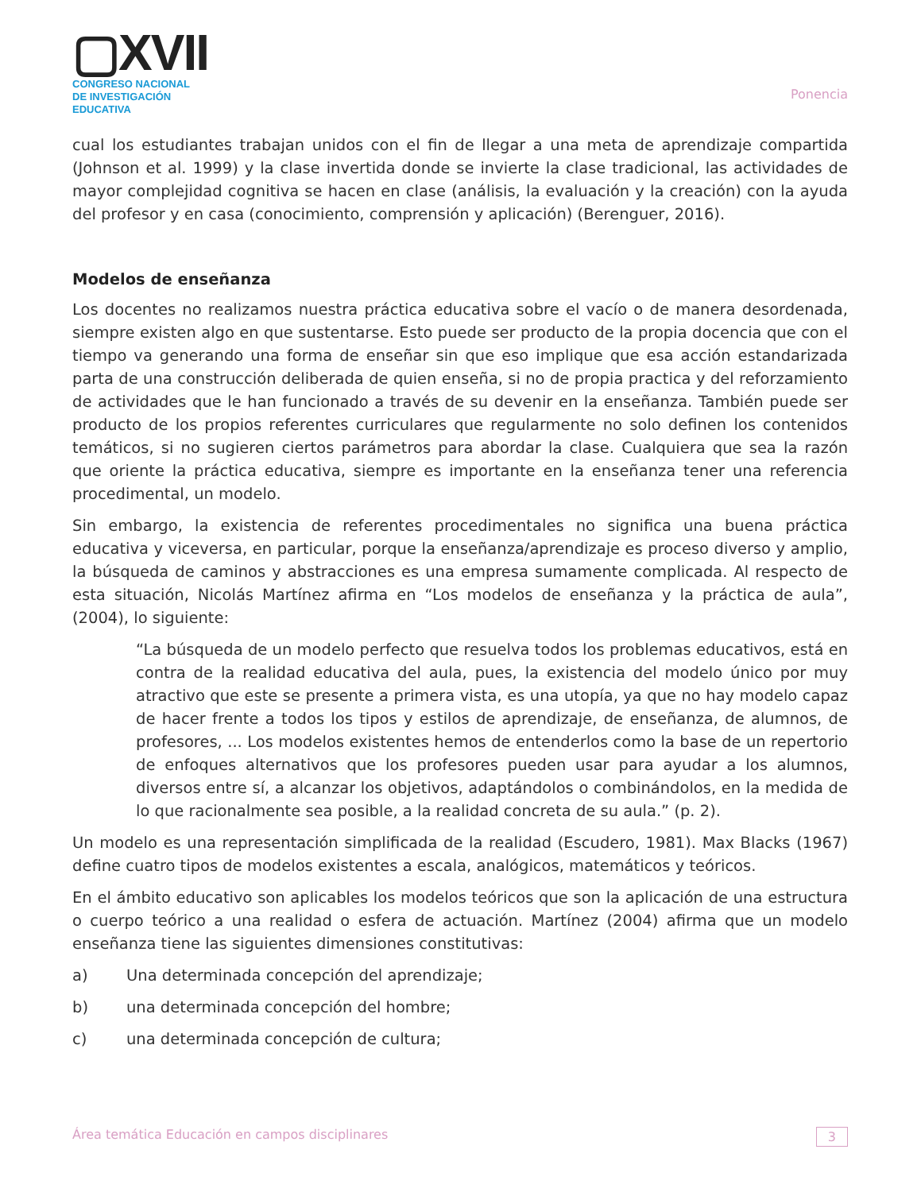▢XVII
CONGRESO NACIONAL DE INVESTIGACIÓN EDUCATIVA
Ponencia
cual los estudiantes trabajan unidos con el fin de llegar a una meta de aprendizaje compartida (Johnson et al. 1999) y la clase invertida donde se invierte la clase tradicional, las actividades de mayor complejidad cognitiva se hacen en clase (análisis, la evaluación y la creación) con la ayuda del profesor y en casa (conocimiento, comprensión y aplicación) (Berenguer, 2016).
Modelos de enseñanza
Los docentes no realizamos nuestra práctica educativa sobre el vacío o de manera desordenada, siempre existen algo en que sustentarse. Esto puede ser producto de la propia docencia que con el tiempo va generando una forma de enseñar sin que eso implique que esa acción estandarizada parta de una construcción deliberada de quien enseña, si no de propia practica y del reforzamiento de actividades que le han funcionado a través de su devenir en la enseñanza. También puede ser producto de los propios referentes curriculares que regularmente no solo definen los contenidos temáticos, si no sugieren ciertos parámetros para abordar la clase. Cualquiera que sea la razón que oriente la práctica educativa, siempre es importante en la enseñanza tener una referencia procedimental, un modelo.
Sin embargo, la existencia de referentes procedimentales no significa una buena práctica educativa y viceversa, en particular, porque la enseñanza/aprendizaje es proceso diverso y amplio, la búsqueda de caminos y abstracciones es una empresa sumamente complicada. Al respecto de esta situación, Nicolás Martínez afirma en “Los modelos de enseñanza y la práctica de aula”, (2004), lo siguiente:
“La búsqueda de un modelo perfecto que resuelva todos los problemas educativos, está en contra de la realidad educativa del aula, pues, la existencia del modelo único por muy atractivo que este se presente a primera vista, es una utopía, ya que no hay modelo capaz de hacer frente a todos los tipos y estilos de aprendizaje, de enseñanza, de alumnos, de profesores, ... Los modelos existentes hemos de entenderlos como la base de un repertorio de enfoques alternativos que los profesores pueden usar para ayudar a los alumnos, diversos entre sí, a alcanzar los objetivos, adaptándolos o combinándolos, en la medida de lo que racionalmente sea posible, a la realidad concreta de su aula.” (p. 2).
Un modelo es una representación simplificada de la realidad (Escudero, 1981). Max Blacks (1967) define cuatro tipos de modelos existentes a escala, analógicos, matemáticos y teóricos.
En el ámbito educativo son aplicables los modelos teóricos que son la aplicación de una estructura o cuerpo teórico a una realidad o esfera de actuación. Martínez (2004) afirma que un modelo enseñanza tiene las siguientes dimensiones constitutivas:
a) Una determinada concepción del aprendizaje;
b) una determinada concepción del hombre;
c) una determinada concepción de cultura;
Área temática Educación en campos disciplinares 3